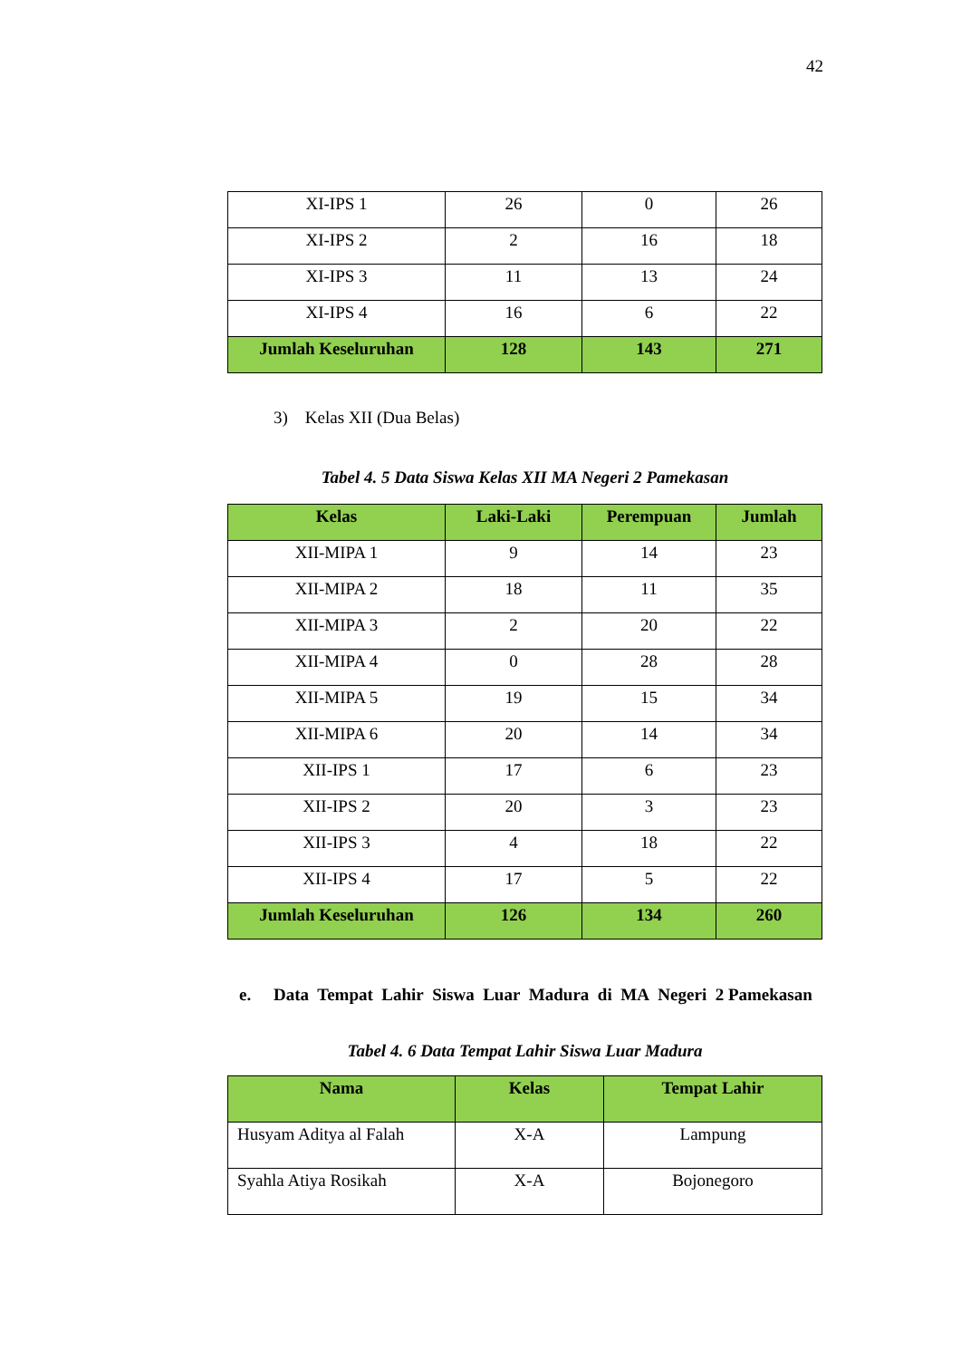42
| XI-IPS 1 | 26 | 0 | 26 |
| XI-IPS 2 | 2 | 16 | 18 |
| XI-IPS 3 | 11 | 13 | 24 |
| XI-IPS 4 | 16 | 6 | 22 |
| Jumlah Keseluruhan | 128 | 143 | 271 |
3) Kelas XII (Dua Belas)
Tabel 4. 5 Data Siswa Kelas XII MA Negeri 2 Pamekasan
| Kelas | Laki-Laki | Perempuan | Jumlah |
| --- | --- | --- | --- |
| XII-MIPA 1 | 9 | 14 | 23 |
| XII-MIPA 2 | 18 | 11 | 35 |
| XII-MIPA 3 | 2 | 20 | 22 |
| XII-MIPA 4 | 0 | 28 | 28 |
| XII-MIPA 5 | 19 | 15 | 34 |
| XII-MIPA 6 | 20 | 14 | 34 |
| XII-IPS 1 | 17 | 6 | 23 |
| XII-IPS 2 | 20 | 3 | 23 |
| XII-IPS 3 | 4 | 18 | 22 |
| XII-IPS 4 | 17 | 5 | 22 |
| Jumlah Keseluruhan | 126 | 134 | 260 |
e. Data Tempat Lahir Siswa Luar Madura di MA Negeri 2 Pamekasan
Tabel 4. 6 Data Tempat Lahir Siswa Luar Madura
| Nama | Kelas | Tempat Lahir |
| --- | --- | --- |
| Husyam Aditya al Falah | X-A | Lampung |
| Syahla Atiya Rosikah | X-A | Bojonegoro |